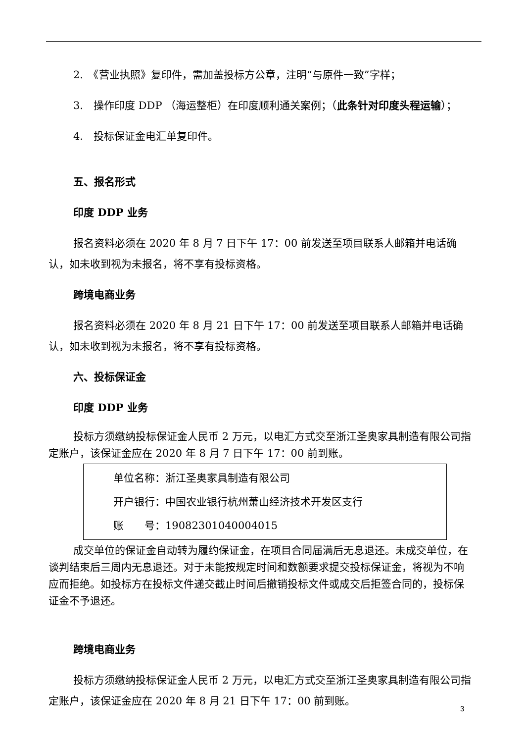2.　《营业执照》复印件，需加盖投标方公章，注明“与原件一致”字样；
3.　操作印度 DDP （海运整柜）在印度顺利通关案例；（此条针对印度头程运输）；
4.　投标保证金电汇单复印件。
五、报名形式
印度 DDP 业务
报名资料必须在 2020 年 8 月 7 日下午 17：00 前发送至项目联系人邮箱并电话确认，如未收到视为未报名，将不享有投标资格。
跨境电商业务
报名资料必须在 2020 年 8 月 21 日下午 17：00 前发送至项目联系人邮箱并电话确认，如未收到视为未报名，将不享有投标资格。
六、投标保证金
印度 DDP 业务
投标方须缴纳投标保证金人民币 2 万元，以电汇方式交至浙江圣奥家具制造有限公司指定账户，该保证金应在 2020 年 8 月 7 日下午 17：00 前到账。
单位名称：浙江圣奥家具制造有限公司
开户银行：中国农业银行杭州萧山经济技术开发区支行
账　　号：19082301040004015
成交单位的保证金自动转为履约保证金，在项目合同届满后无息退还。未成交单位，在谈判结束后三周内无息退还。对于未能按规定时间和数额要求提交投标保证金，将视为不响应而拒绝。如投标方在投标文件递交截止时间后撤销投标文件或成交后拒签合同的，投标保证金不予退还。
跨境电商业务
投标方须缴纳投标保证金人民币 2 万元，以电汇方式交至浙江圣奥家具制造有限公司指定账户，该保证金应在 2020 年 8 月 21 日下午 17：00 前到账。
3